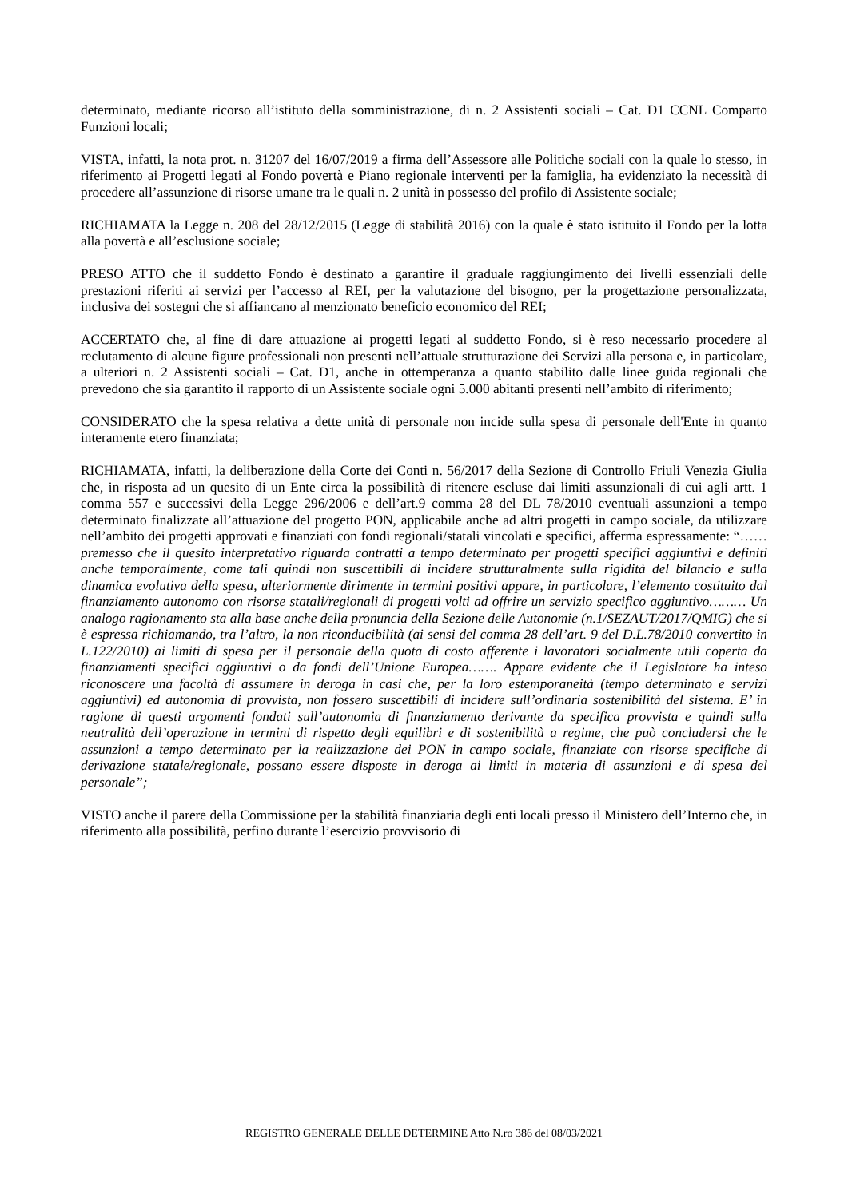determinato, mediante ricorso all’istituto della somministrazione, di n. 2 Assistenti sociali – Cat. D1 CCNL Comparto Funzioni locali;
VISTA, infatti, la nota prot. n. 31207 del 16/07/2019 a firma dell’Assessore alle Politiche sociali con la quale lo stesso, in riferimento ai Progetti legati al Fondo povertà e Piano regionale interventi per la famiglia, ha evidenziato la necessità di procedere all’assunzione di risorse umane tra le quali n. 2 unità in possesso del profilo di Assistente sociale;
RICHIAMATA la Legge n. 208 del 28/12/2015 (Legge di stabilità 2016) con la quale è stato istituito il Fondo per la lotta alla povertà e all’esclusione sociale;
PRESO ATTO che il suddetto Fondo è destinato a garantire il graduale raggiungimento dei livelli essenziali delle prestazioni riferiti ai servizi per l’accesso al REI, per la valutazione del bisogno, per la progettazione personalizzata, inclusiva dei sostegni che si affiancano al menzionato beneficio economico del REI;
ACCERTATO che, al fine di dare attuazione ai progetti legati al suddetto Fondo, si è reso necessario procedere al reclutamento di alcune figure professionali non presenti nell’attuale strutturazione dei Servizi alla persona e, in particolare, a ulteriori n. 2 Assistenti sociali – Cat. D1, anche in ottemperanza a quanto stabilito dalle linee guida regionali che prevedono che sia garantito il rapporto di un Assistente sociale ogni 5.000 abitanti presenti nell’ambito di riferimento;
CONSIDERATO che la spesa relativa a dette unità di personale non incide sulla spesa di personale dell'Ente in quanto interamente etero finanziata;
RICHIAMATA, infatti, la deliberazione della Corte dei Conti n. 56/2017 della Sezione di Controllo Friuli Venezia Giulia che, in risposta ad un quesito di un Ente circa la possibilità di ritenere escluse dai limiti assunzionali di cui agli artt. 1 comma 557 e successivi della Legge 296/2006 e dell’art.9 comma 28 del DL 78/2010 eventuali assunzioni a tempo determinato finalizzate all’attuazione del progetto PON, applicabile anche ad altri progetti in campo sociale, da utilizzare nell’ambito dei progetti approvati e finanziati con fondi regionali/statali vincolati e specifici, afferma espressamente: “……premesso che il quesito interpretativo riguarda contratti a tempo determinato per progetti specifici aggiuntivi e definiti anche temporalmente, come tali quindi non suscettibili di incidere strutturalmente sulla rigidità del bilancio e sulla dinamica evolutiva della spesa, ulteriormente dirimente in termini positivi appare, in particolare, l’elemento costituito dal finanziamento autonomo con risorse statali/regionali di progetti volti ad offrire un servizio specifico aggiuntivo……… Un analogo ragionamento sta alla base anche della pronuncia della Sezione delle Autonomie (n.1/SEZAUT/2017/QMIG) che si è espressa richiamando, tra l’altro, la non riconducibilità (ai sensi del comma 28 dell’art. 9 del D.L.78/2010 convertito in L.122/2010) ai limiti di spesa per il personale della quota di costo afferente i lavoratori socialmente utili coperta da finanziamenti specifici aggiuntivi o da fondi dell’Unione Europea……. Appare evidente che il Legislatore ha inteso riconoscere una facoltà di assumere in deroga in casi che, per la loro estemporaneità (tempo determinato e servizi aggiuntivi) ed autonomia di provvista, non fossero suscettibili di incidere sull’ordinaria sostenibilità del sistema. E’ in ragione di questi argomenti fondati sull’autonomia di finanziamento derivante da specifica provvista e quindi sulla neutralità dell’operazione in termini di rispetto degli equilibri e di sostenibilità a regime, che può concludersi che le assunzioni a tempo determinato per la realizzazione dei PON in campo sociale, finanziate con risorse specifiche di derivazione statale/regionale, possano essere disposte in deroga ai limiti in materia di assunzioni e di spesa del personale”;
VISTO anche il parere della Commissione per la stabilità finanziaria degli enti locali presso il Ministero dell’Interno che, in riferimento alla possibilità, perfino durante l’esercizio provvisorio di
REGISTRO GENERALE DELLE DETERMINE Atto N.ro 386 del 08/03/2021